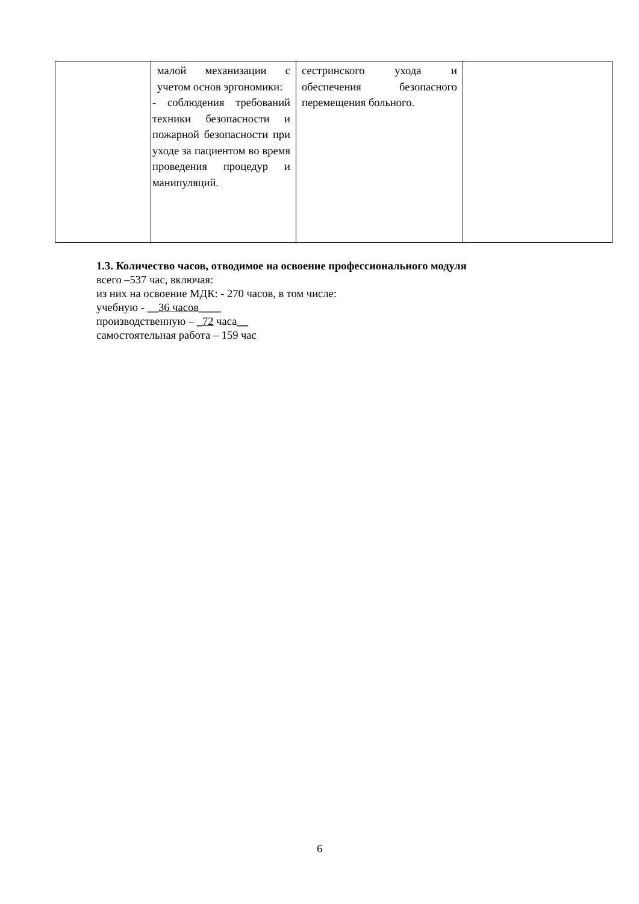| | малой механизации с учетом основ эргономики: - соблюдения требований техники безопасности и пожарной безопасности при уходе за пациентом во время проведения процедур и манипуляций. | сестринского ухода и обеспечения безопасного перемещения больного. | |
1.3. Количество часов, отводимое на освоение профессионального модуля
всего –537 час, включая:
из них на освоение МДК: - 270 часов, в том числе:
учебную - __36 часов____
производственную – _72 часа__
самостоятельная работа – 159 час
6